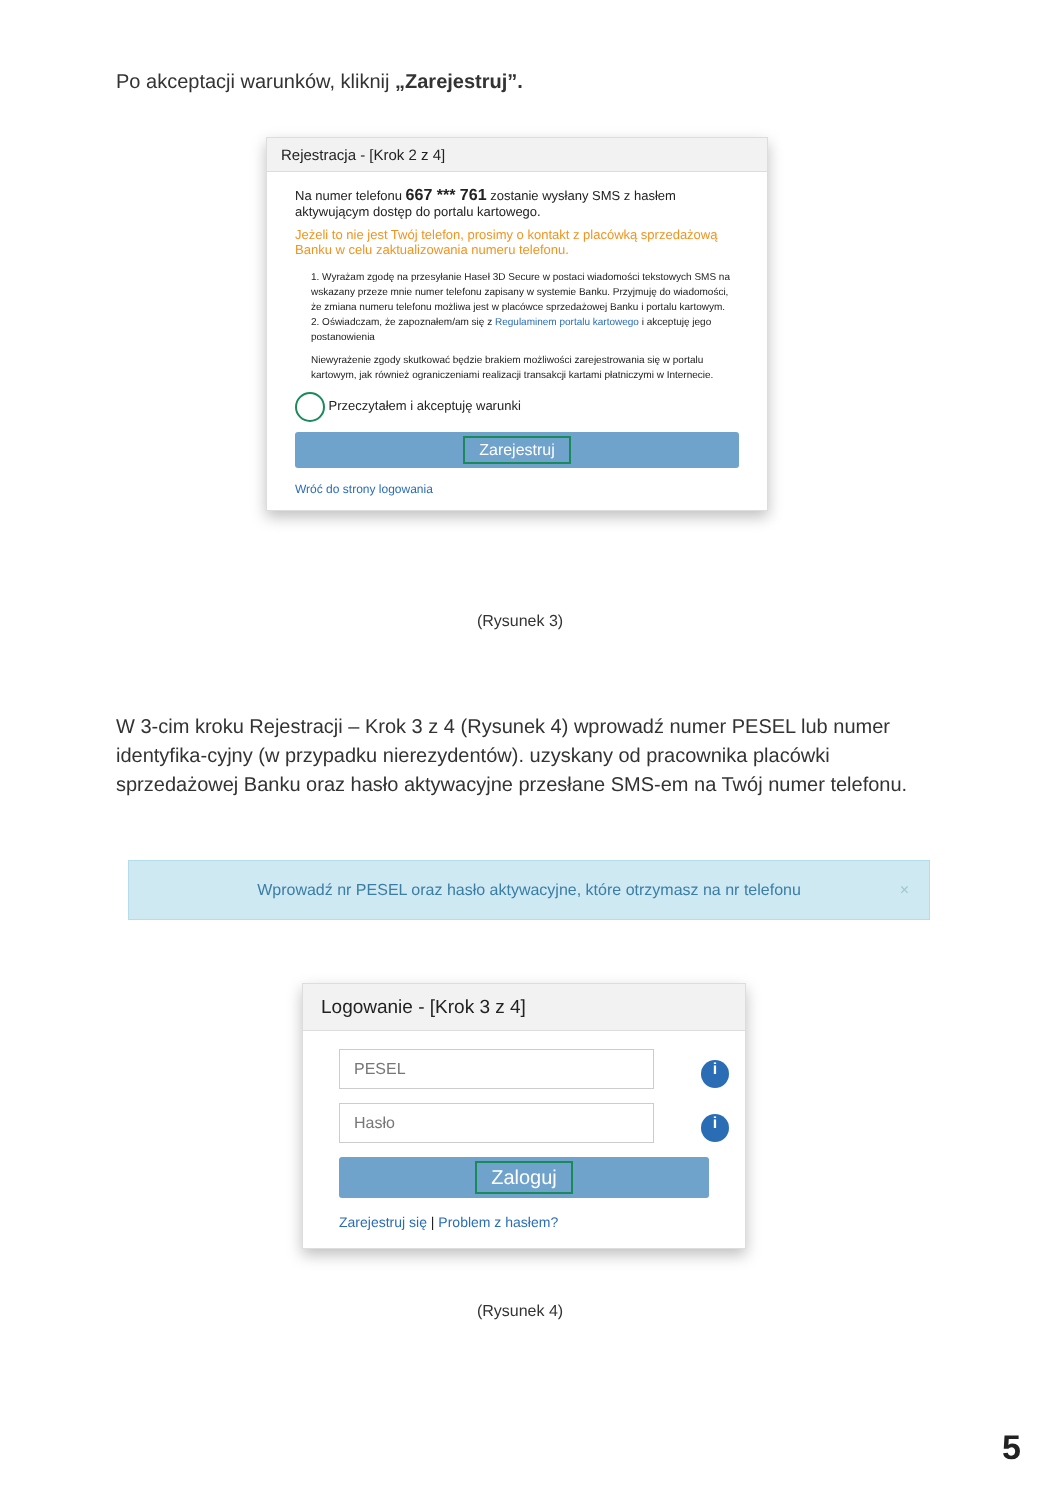Po akceptacji warunków, kliknij „Zarejestruj”.
Rejestracja - [Krok 2 z 4]
Na numer telefonu 667 *** 761 zostanie wysłany SMS z hasłem aktywującym dostęp do portalu kartowego.
Jeżeli to nie jest Twój telefon, prosimy o kontakt z placówką sprzedażową Banku w celu zaktualizowania numeru telefonu.
1. Wyrażam zgodę na przesyłanie Haseł 3D Secure w postaci wiadomości tekstowych SMS na wskazany przeze mnie numer telefonu zapisany w systemie Banku. Przyjmuję do wiadomości, że zmiana numeru telefonu możliwa jest w placówce sprzedażowej Banku i portalu kartowym.
2. Oświadczam, że zapoznałem/am się z Regulaminem portalu kartowego i akceptuję jego postanowienia
Niewyrażenie zgody skutkować będzie brakiem możliwości zarejestrowania się w portalu kartowym, jak również ograniczeniami realizacji transakcji kartami płatniczymi w Internecie.
Przeczytałem i akceptuję warunki
Zarejestruj
Wróć do strony logowania
(Rysunek 3)
W 3-cim kroku Rejestracji – Krok 3 z 4 (Rysunek 4) wprowadź numer PESEL lub numer identyfika-cyjny (w przypadku nierezydentów). uzyskany od pracownika placówki sprzedażowej Banku oraz hasło aktywacyjne przesłane SMS-em na Twój numer telefonu.
Wprowadź nr PESEL oraz hasło aktywacyjne, które otrzymasz na nr telefonu ×
Logowanie - [Krok 3 z 4]
PESEL i
Hasło i
Zaloguj
Zarejestruj się | Problem z hasłem?
(Rysunek 4)
5